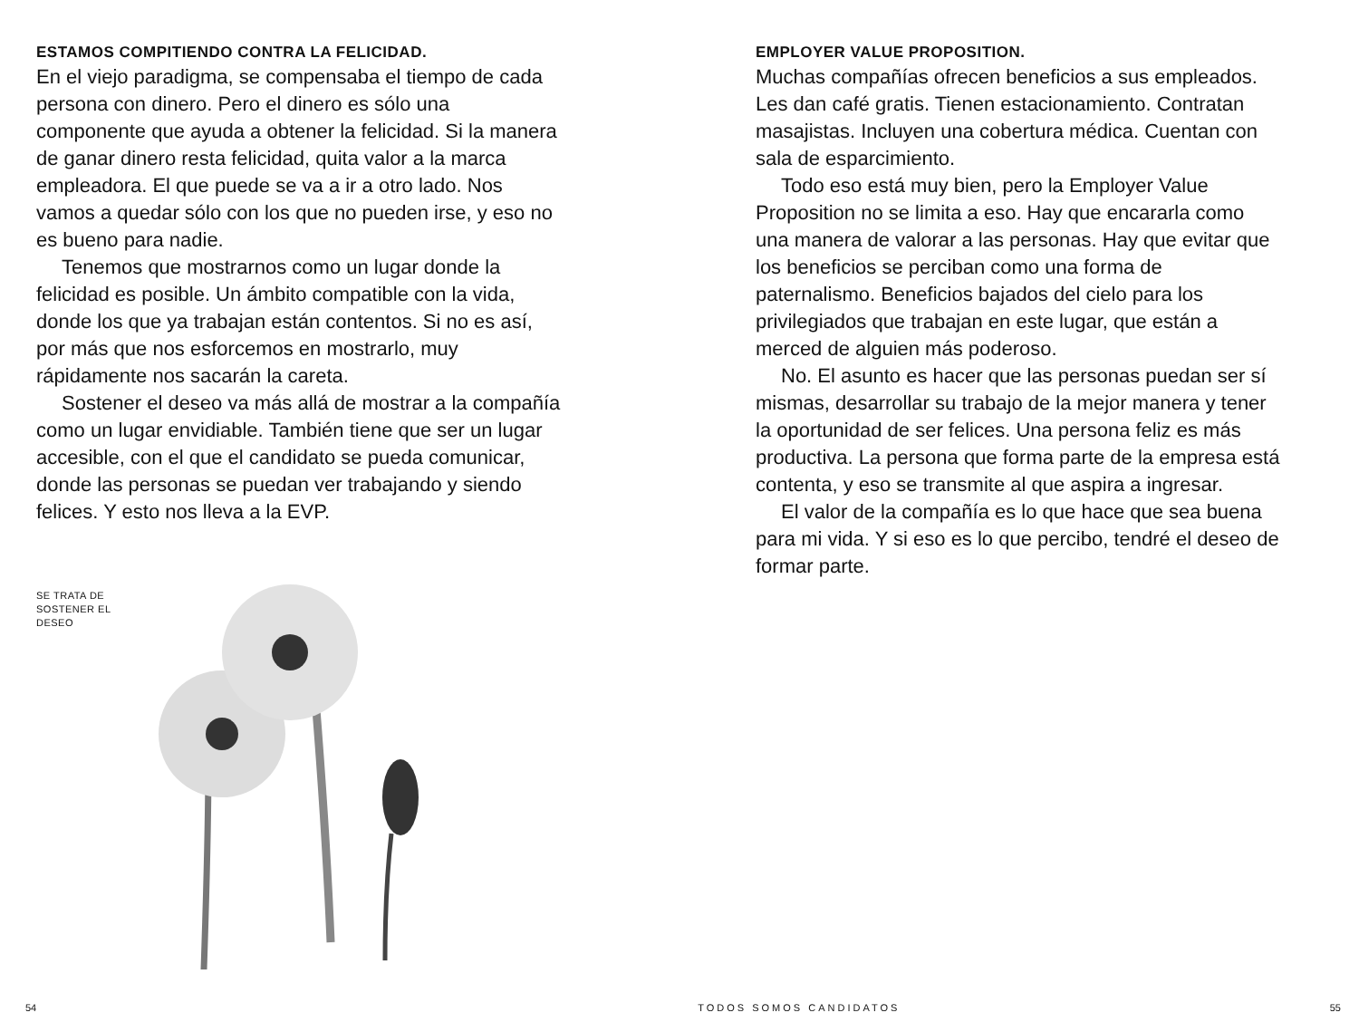ESTAMOS COMPITIENDO CONTRA LA FELICIDAD.
En el viejo paradigma, se compensaba el tiempo de cada persona con dinero. Pero el dinero es sólo una componente que ayuda a obtener la felicidad. Si la manera de ganar dinero resta felicidad, quita valor a la marca empleadora. El que puede se va a ir a otro lado. Nos vamos a quedar sólo con los que no pueden irse, y eso no es bueno para nadie.
Tenemos que mostrarnos como un lugar donde la felicidad es posible. Un ámbito compatible con la vida, donde los que ya trabajan están contentos. Si no es así, por más que nos esforcemos en mostrarlo, muy rápidamente nos sacarán la careta.
Sostener el deseo va más allá de mostrar a la compañía como un lugar envidiable. También tiene que ser un lugar accesible, con el que el candidato se pueda comunicar, donde las personas se puedan ver trabajando y siendo felices. Y esto nos lleva a la EVP.
SE TRATA DE SOSTENER EL DESEO
EMPLOYER VALUE PROPOSITION.
Muchas compañías ofrecen beneficios a sus empleados. Les dan café gratis. Tienen estacionamiento. Contratan masajistas. Incluyen una cobertura médica. Cuentan con sala de esparcimiento.
Todo eso está muy bien, pero la Employer Value Proposition no se limita a eso. Hay que encararla como una manera de valorar a las personas. Hay que evitar que los beneficios se perciban como una forma de paternalismo. Beneficios bajados del cielo para los privilegiados que trabajan en este lugar, que están a merced de alguien más poderoso.
No. El asunto es hacer que las personas puedan ser sí mismas, desarrollar su trabajo de la mejor manera y tener la oportunidad de ser felices. Una persona feliz es más productiva. La persona que forma parte de la empresa está contenta, y eso se transmite al que aspira a ingresar.
El valor de la compañía es lo que hace que sea buena para mi vida. Y si eso es lo que percibo, tendré el deseo de formar parte.
54 TODOS SOMOS CANDIDATOS 55